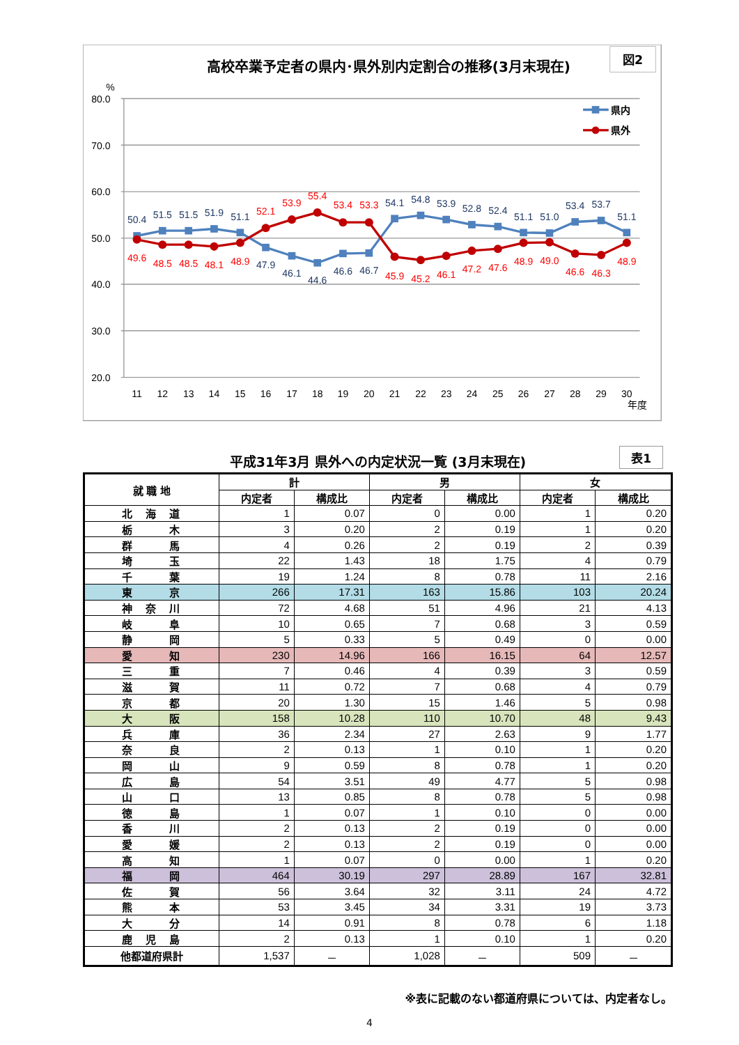高校卒業予定者の県内･県外別内定割合の推移(3月末現在)
図2
%
80.0
70.0
60.0
50.0
40.0
30.0
20.0
11
12
13
14
15
16
17
18
19
20
21
22
23
24
25
26
27
28
29
30
年度
50.4
51.5
51.5
51.9
51.1
47.9
46.1
44.6
46.6
46.7
54.1
54.8
53.9
52.8
52.4
51.1
51.0
53.4
53.7
51.1
49.6
48.5
48.5
48.1
48.9
52.1
53.9
55.4
53.4
53.3
45.9
45.2
46.1
47.2
47.6
48.9
49.0
46.6
46.3
48.9
県内
県外
平成31年3月 県外への内定状況一覧 (3月末現在)
表1
| 就 職 地 | 計 | | 男 | | 女 | |
| --- | --- | --- | --- | --- | --- | --- |
| | 内定者 | 構成比 | 内定者 | 構成比 | 内定者 | 構成比 |
| 北 海 道 | 1 | 0.07 | 0 | 0.00 | 1 | 0.20 |
| 栃 木 | 3 | 0.20 | 2 | 0.19 | 1 | 0.20 |
| 群 馬 | 4 | 0.26 | 2 | 0.19 | 2 | 0.39 |
| 埼 玉 | 22 | 1.43 | 18 | 1.75 | 4 | 0.79 |
| 千 葉 | 19 | 1.24 | 8 | 0.78 | 11 | 2.16 |
| 東 京 | 266 | 17.31 | 163 | 15.86 | 103 | 20.24 |
| 神 奈 川 | 72 | 4.68 | 51 | 4.96 | 21 | 4.13 |
| 岐 阜 | 10 | 0.65 | 7 | 0.68 | 3 | 0.59 |
| 静 岡 | 5 | 0.33 | 5 | 0.49 | 0 | 0.00 |
| 愛 知 | 230 | 14.96 | 166 | 16.15 | 64 | 12.57 |
| 三 重 | 7 | 0.46 | 4 | 0.39 | 3 | 0.59 |
| 滋 賀 | 11 | 0.72 | 7 | 0.68 | 4 | 0.79 |
| 京 都 | 20 | 1.30 | 15 | 1.46 | 5 | 0.98 |
| 大 阪 | 158 | 10.28 | 110 | 10.70 | 48 | 9.43 |
| 兵 庫 | 36 | 2.34 | 27 | 2.63 | 9 | 1.77 |
| 奈 良 | 2 | 0.13 | 1 | 0.10 | 1 | 0.20 |
| 岡 山 | 9 | 0.59 | 8 | 0.78 | 1 | 0.20 |
| 広 島 | 54 | 3.51 | 49 | 4.77 | 5 | 0.98 |
| 山 口 | 13 | 0.85 | 8 | 0.78 | 5 | 0.98 |
| 徳 島 | 1 | 0.07 | 1 | 0.10 | 0 | 0.00 |
| 香 川 | 2 | 0.13 | 2 | 0.19 | 0 | 0.00 |
| 愛 媛 | 2 | 0.13 | 2 | 0.19 | 0 | 0.00 |
| 高 知 | 1 | 0.07 | 0 | 0.00 | 1 | 0.20 |
| 福 岡 | 464 | 30.19 | 297 | 28.89 | 167 | 32.81 |
| 佐 賀 | 56 | 3.64 | 32 | 3.11 | 24 | 4.72 |
| 熊 本 | 53 | 3.45 | 34 | 3.31 | 19 | 3.73 |
| 大 分 | 14 | 0.91 | 8 | 0.78 | 6 | 1.18 |
| 鹿 児 島 | 2 | 0.13 | 1 | 0.10 | 1 | 0.20 |
| 他都道府県計 | 1,537 | － | 1,028 | － | 509 | － |
※表に記載のない都道府県については、内定者なし。
4